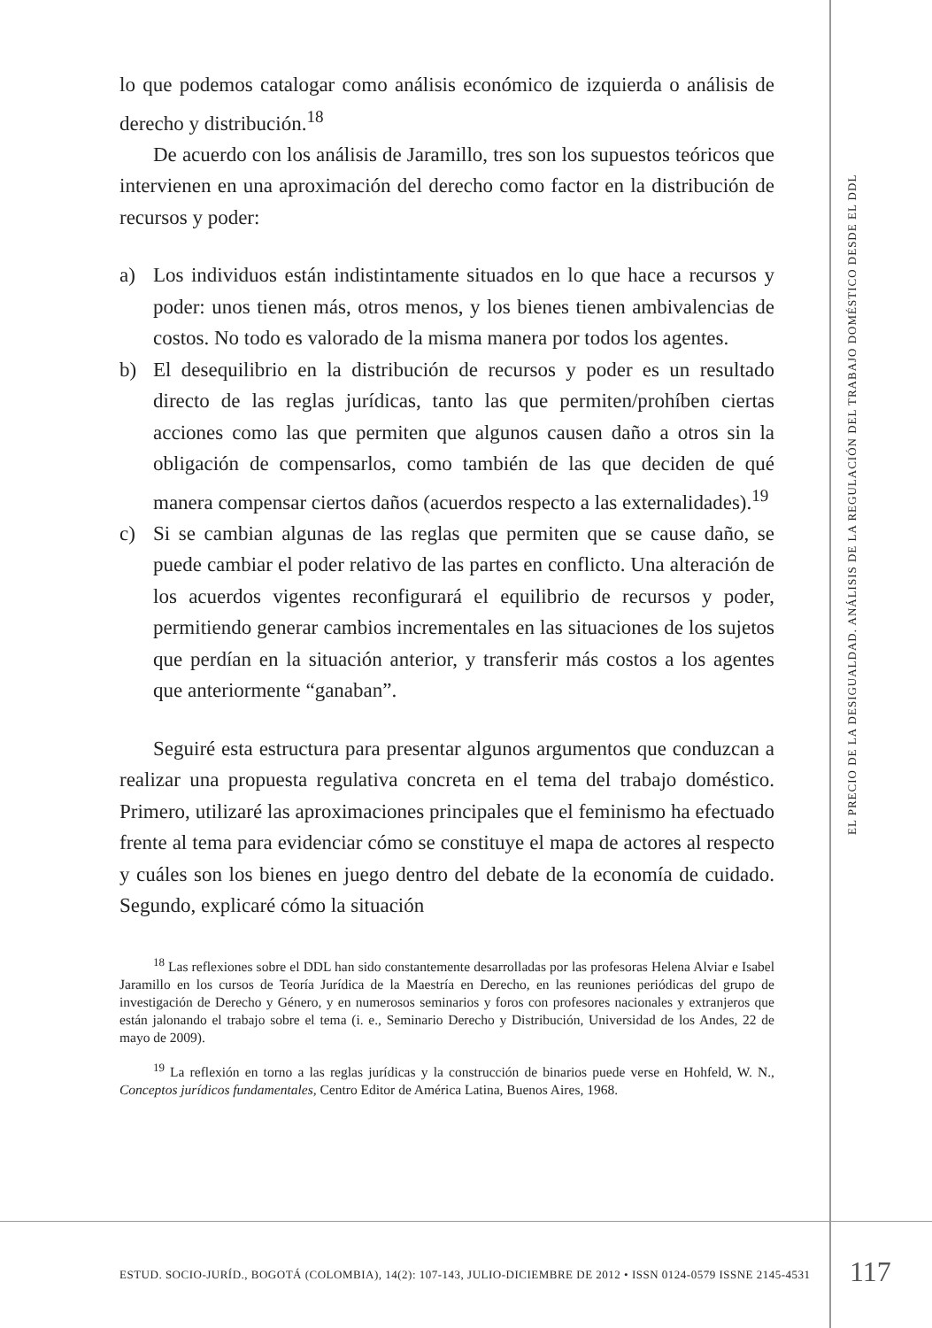lo que podemos catalogar como análisis económico de izquierda o análisis de derecho y distribución.<sup>18</sup>
De acuerdo con los análisis de Jaramillo, tres son los supuestos teóricos que intervienen en una aproximación del derecho como factor en la distribución de recursos y poder:
a) Los individuos están indistintamente situados en lo que hace a recursos y poder: unos tienen más, otros menos, y los bienes tienen ambivalencias de costos. No todo es valorado de la misma manera por todos los agentes.
b) El desequilibrio en la distribución de recursos y poder es un resultado directo de las reglas jurídicas, tanto las que permiten/prohíben ciertas acciones como las que permiten que algunos causen daño a otros sin la obligación de compensarlos, como también de las que deciden de qué manera compensar ciertos daños (acuerdos respecto a las externalidades).<sup>19</sup>
c) Si se cambian algunas de las reglas que permiten que se cause daño, se puede cambiar el poder relativo de las partes en conflicto. Una alteración de los acuerdos vigentes reconfigurará el equilibrio de recursos y poder, permitiendo generar cambios incrementales en las situaciones de los sujetos que perdían en la situación anterior, y transferir más costos a los agentes que anteriormente “ganaban”.
Seguiré esta estructura para presentar algunos argumentos que conduzcan a realizar una propuesta regulativa concreta en el tema del trabajo doméstico. Primero, utilizaré las aproximaciones principales que el feminismo ha efectuado frente al tema para evidenciar cómo se constituye el mapa de actores al respecto y cuáles son los bienes en juego dentro del debate de la economía de cuidado. Segundo, explicaré cómo la situación
<sup>18</sup> Las reflexiones sobre el DDL han sido constantemente desarrolladas por las profesoras Helena Alviar e Isabel Jaramillo en los cursos de Teoría Jurídica de la Maestría en Derecho, en las reuniones periódicas del grupo de investigación de Derecho y Género, y en numerosos seminarios y foros con profesores nacionales y extranjeros que están jalonando el trabajo sobre el tema (i. e., Seminario Derecho y Distribución, Universidad de los Andes, 22 de mayo de 2009).
<sup>19</sup> La reflexión en torno a las reglas jurídicas y la construcción de binarios puede verse en Hohfeld, W. N., Conceptos jurídicos fundamentales, Centro Editor de América Latina, Buenos Aires, 1968.
EL PRECIO DE LA DESIGUALDAD. ANÁLISIS DE LA REGULACIÓN DEL TRABAJO DOMÉSTICO DESDE EL DDL
ESTUD. SOCIO-JURÍD., BOGOTÁ (COLOMBIA), 14(2): 107-143, JULIO-DICIEMBRE DE 2012 • ISSN 0124-0579 ISSNE 2145-4531
117